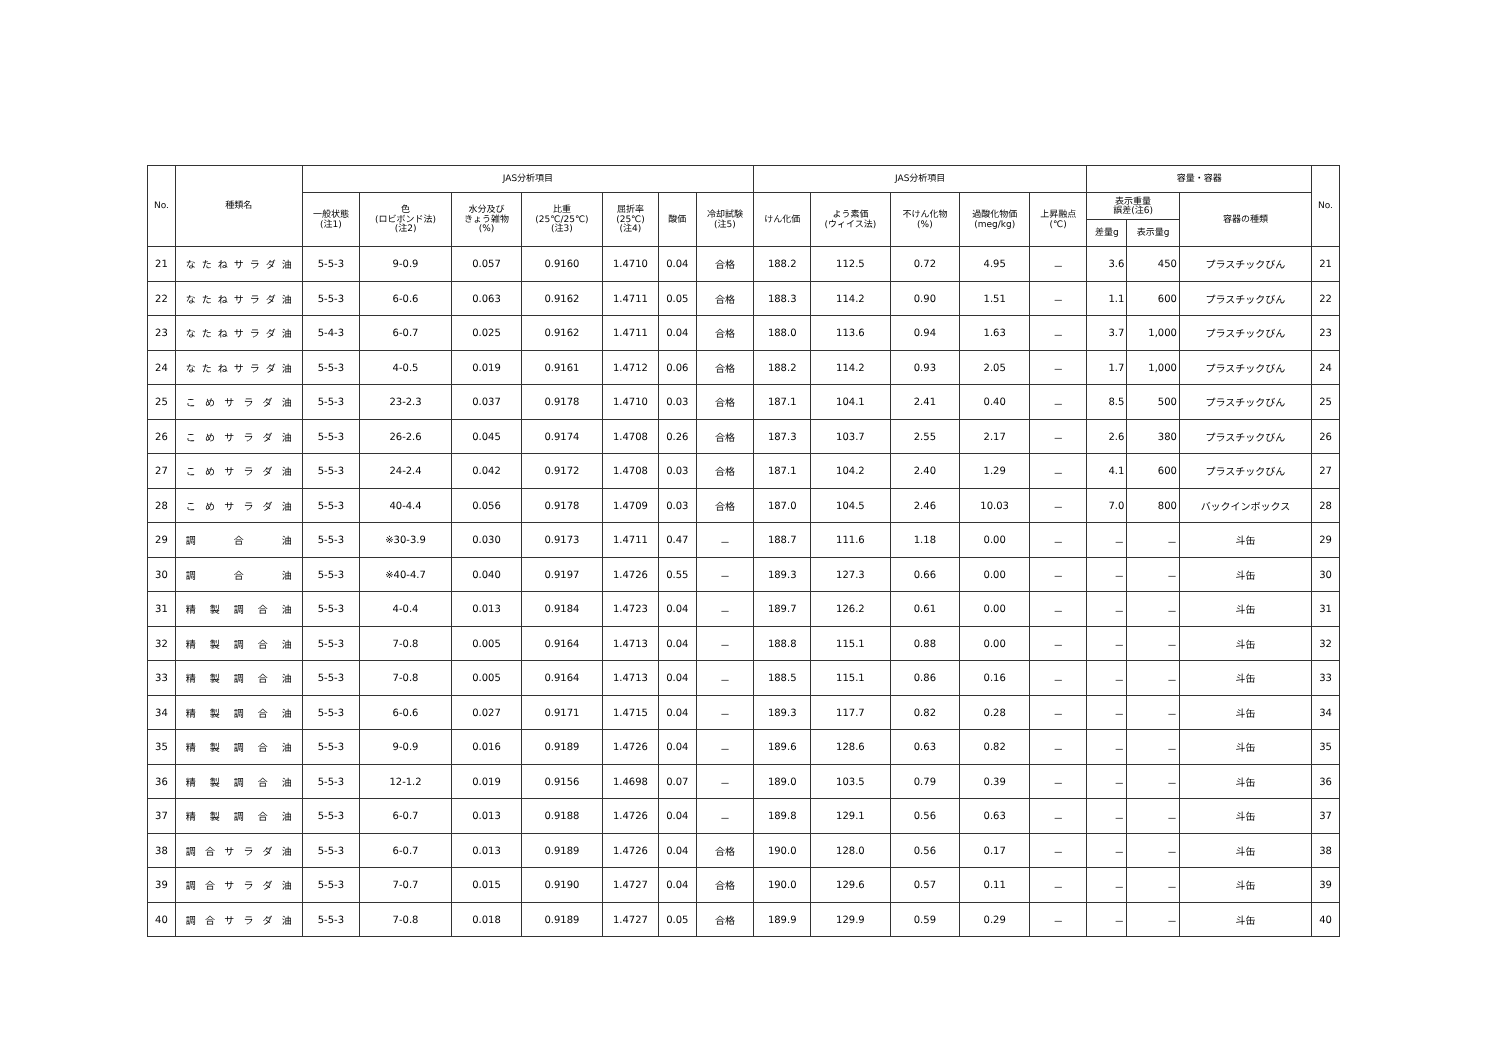| No. | 種類名 | JAS分析項目 | | | | | | | JAS分析項目 | | | | | 容量・容器 | | | No. |
| --- | --- | --- | --- | --- | --- | --- | --- | --- | --- | --- | --- | --- | --- | --- | --- | --- | --- |
| | | 一般状態 (注1) | 色 (ロビボンド法) (注2) | 水分及び きょう雑物 (%) | 比重 (25℃/25℃) (注3) | 屈折率 (25℃) (注4) | 酸価 | 冷却試験 (注5) | けん化価 | よう素価 (ウィイス法) | 不けん化物 (%) | 過酸化物価 (meg/kg) | 上昇融点 (℃) | 表示重量 誤差(注6) | | 容器の種類 | |
| | | | | | | | | | | | | | | 差量g | 表示量g | | |
| 21 | なたねサラダ油 | 5-5-3 | 9-0.9 | 0.057 | 0.9160 | 1.4710 | 0.04 | 合格 | 188.2 | 112.5 | 0.72 | 4.95 | － | 3.6 | 450 | プラスチックびん | 21 |
| 22 | なたねサラダ油 | 5-5-3 | 6-0.6 | 0.063 | 0.9162 | 1.4711 | 0.05 | 合格 | 188.3 | 114.2 | 0.90 | 1.51 | － | 1.1 | 600 | プラスチックびん | 22 |
| 23 | なたねサラダ油 | 5-4-3 | 6-0.7 | 0.025 | 0.9162 | 1.4711 | 0.04 | 合格 | 188.0 | 113.6 | 0.94 | 1.63 | － | 3.7 | 1,000 | プラスチックびん | 23 |
| 24 | なたねサラダ油 | 5-5-3 | 4-0.5 | 0.019 | 0.9161 | 1.4712 | 0.06 | 合格 | 188.2 | 114.2 | 0.93 | 2.05 | － | 1.7 | 1,000 | プラスチックびん | 24 |
| 25 | こめサラダ油 | 5-5-3 | 23-2.3 | 0.037 | 0.9178 | 1.4710 | 0.03 | 合格 | 187.1 | 104.1 | 2.41 | 0.40 | － | 8.5 | 500 | プラスチックびん | 25 |
| 26 | こめサラダ油 | 5-5-3 | 26-2.6 | 0.045 | 0.9174 | 1.4708 | 0.26 | 合格 | 187.3 | 103.7 | 2.55 | 2.17 | － | 2.6 | 380 | プラスチックびん | 26 |
| 27 | こめサラダ油 | 5-5-3 | 24-2.4 | 0.042 | 0.9172 | 1.4708 | 0.03 | 合格 | 187.1 | 104.2 | 2.40 | 1.29 | － | 4.1 | 600 | プラスチックびん | 27 |
| 28 | こめサラダ油 | 5-5-3 | 40-4.4 | 0.056 | 0.9178 | 1.4709 | 0.03 | 合格 | 187.0 | 104.5 | 2.46 | 10.03 | － | 7.0 | 800 | バックインボックス | 28 |
| 29 | 調合油 | 5-5-3 | ※30-3.9 | 0.030 | 0.9173 | 1.4711 | 0.47 | － | 188.7 | 111.6 | 1.18 | 0.00 | － | － | － | 斗缶 | 29 |
| 30 | 調合油 | 5-5-3 | ※40-4.7 | 0.040 | 0.9197 | 1.4726 | 0.55 | － | 189.3 | 127.3 | 0.66 | 0.00 | － | － | － | 斗缶 | 30 |
| 31 | 精製調合油 | 5-5-3 | 4-0.4 | 0.013 | 0.9184 | 1.4723 | 0.04 | － | 189.7 | 126.2 | 0.61 | 0.00 | － | － | － | 斗缶 | 31 |
| 32 | 精製調合油 | 5-5-3 | 7-0.8 | 0.005 | 0.9164 | 1.4713 | 0.04 | － | 188.8 | 115.1 | 0.88 | 0.00 | － | － | － | 斗缶 | 32 |
| 33 | 精製調合油 | 5-5-3 | 7-0.8 | 0.005 | 0.9164 | 1.4713 | 0.04 | － | 188.5 | 115.1 | 0.86 | 0.16 | － | － | － | 斗缶 | 33 |
| 34 | 精製調合油 | 5-5-3 | 6-0.6 | 0.027 | 0.9171 | 1.4715 | 0.04 | － | 189.3 | 117.7 | 0.82 | 0.28 | － | － | － | 斗缶 | 34 |
| 35 | 精製調合油 | 5-5-3 | 9-0.9 | 0.016 | 0.9189 | 1.4726 | 0.04 | － | 189.6 | 128.6 | 0.63 | 0.82 | － | － | － | 斗缶 | 35 |
| 36 | 精製調合油 | 5-5-3 | 12-1.2 | 0.019 | 0.9156 | 1.4698 | 0.07 | － | 189.0 | 103.5 | 0.79 | 0.39 | － | － | － | 斗缶 | 36 |
| 37 | 精製調合油 | 5-5-3 | 6-0.7 | 0.013 | 0.9188 | 1.4726 | 0.04 | － | 189.8 | 129.1 | 0.56 | 0.63 | － | － | － | 斗缶 | 37 |
| 38 | 調合サラダ油 | 5-5-3 | 6-0.7 | 0.013 | 0.9189 | 1.4726 | 0.04 | 合格 | 190.0 | 128.0 | 0.56 | 0.17 | － | － | － | 斗缶 | 38 |
| 39 | 調合サラダ油 | 5-5-3 | 7-0.7 | 0.015 | 0.9190 | 1.4727 | 0.04 | 合格 | 190.0 | 129.6 | 0.57 | 0.11 | － | － | － | 斗缶 | 39 |
| 40 | 調合サラダ油 | 5-5-3 | 7-0.8 | 0.018 | 0.9189 | 1.4727 | 0.05 | 合格 | 189.9 | 129.9 | 0.59 | 0.29 | － | － | － | 斗缶 | 40 |